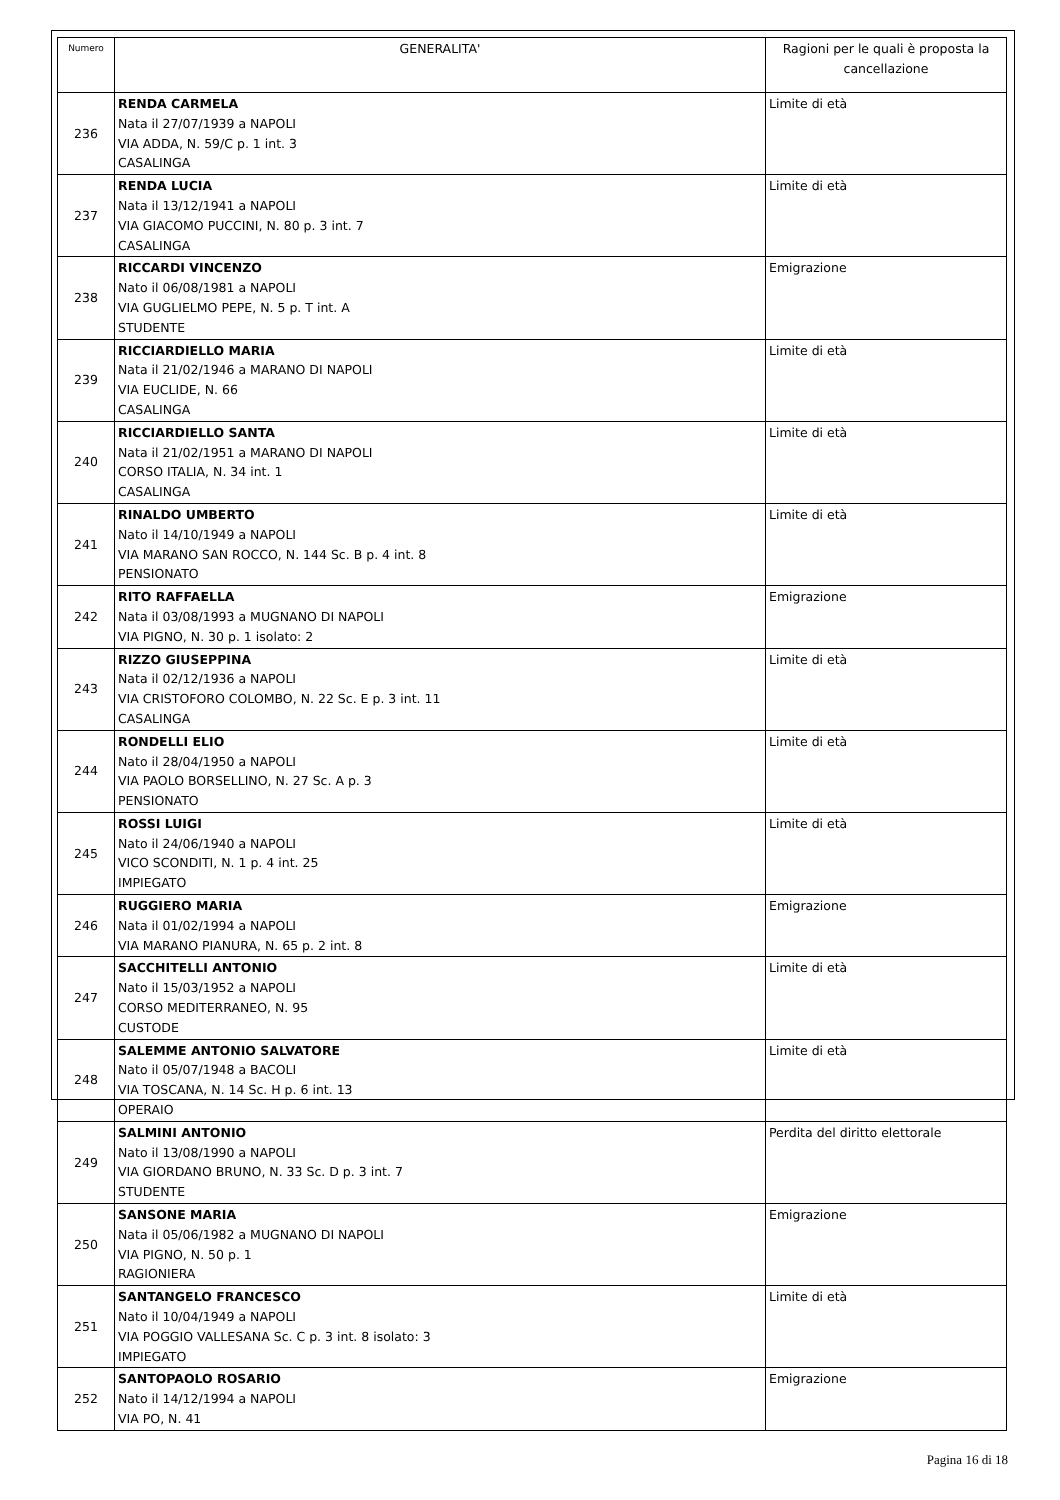| Numero | GENERALITA' | Ragioni per le quali è proposta la cancellazione |
| --- | --- | --- |
| 236 | RENDA CARMELA Nata il 27/07/1939 a NAPOLI VIA ADDA, N. 59/C p. 1 int. 3 CASALINGA | Limite di età |
| 237 | RENDA LUCIA Nata il 13/12/1941 a NAPOLI VIA GIACOMO PUCCINI, N. 80 p. 3 int. 7 CASALINGA | Limite di età |
| 238 | RICCARDI VINCENZO Nato il 06/08/1981 a NAPOLI VIA GUGLIELMO PEPE, N. 5 p. T int. A STUDENTE | Emigrazione |
| 239 | RICCIARDIELLO MARIA Nata il 21/02/1946 a MARANO DI NAPOLI VIA EUCLIDE, N. 66 CASALINGA | Limite di età |
| 240 | RICCIARDIELLO SANTA Nata il 21/02/1951 a MARANO DI NAPOLI CORSO ITALIA, N. 34 int. 1 CASALINGA | Limite di età |
| 241 | RINALDO UMBERTO Nato il 14/10/1949 a NAPOLI VIA MARANO SAN ROCCO, N. 144 Sc. B p. 4 int. 8 PENSIONATO | Limite di età |
| 242 | RITO RAFFAELLA Nata il 03/08/1993 a MUGNANO DI NAPOLI VIA PIGNO, N. 30 p. 1 isolato: 2 | Emigrazione |
| 243 | RIZZO GIUSEPPINA Nata il 02/12/1936 a NAPOLI VIA CRISTOFORO COLOMBO, N. 22 Sc. E p. 3 int. 11 CASALINGA | Limite di età |
| 244 | RONDELLI ELIO Nato il 28/04/1950 a NAPOLI VIA PAOLO BORSELLINO, N. 27 Sc. A p. 3 PENSIONATO | Limite di età |
| 245 | ROSSI LUIGI Nato il 24/06/1940 a NAPOLI VICO SCONDITI, N. 1 p. 4 int. 25 IMPIEGATO | Limite di età |
| 246 | RUGGIERO MARIA Nata il 01/02/1994 a NAPOLI VIA MARANO PIANURA, N. 65 p. 2 int. 8 | Emigrazione |
| 247 | SACCHITELLI ANTONIO Nato il 15/03/1952 a NAPOLI CORSO MEDITERRANEO, N. 95 CUSTODE | Limite di età |
| 248 | SALEMME ANTONIO SALVATORE Nato il 05/07/1948 a BACOLI VIA TOSCANA, N. 14 Sc. H p. 6 int. 13 OPERAIO | Limite di età |
| 249 | SALMINI ANTONIO Nato il 13/08/1990 a NAPOLI VIA GIORDANO BRUNO, N. 33 Sc. D p. 3 int. 7 STUDENTE | Perdita del diritto elettorale |
| 250 | SANSONE MARIA Nata il 05/06/1982 a MUGNANO DI NAPOLI VIA PIGNO, N. 50 p. 1 RAGIONIERA | Emigrazione |
| 251 | SANTANGELO FRANCESCO Nato il 10/04/1949 a NAPOLI VIA POGGIO VALLESANA Sc. C p. 3 int. 8 isolato: 3 IMPIEGATO | Limite di età |
| 252 | SANTOPAOLO ROSARIO Nato il 14/12/1994 a NAPOLI VIA PO, N. 41 | Emigrazione |
Pagina 16 di 18